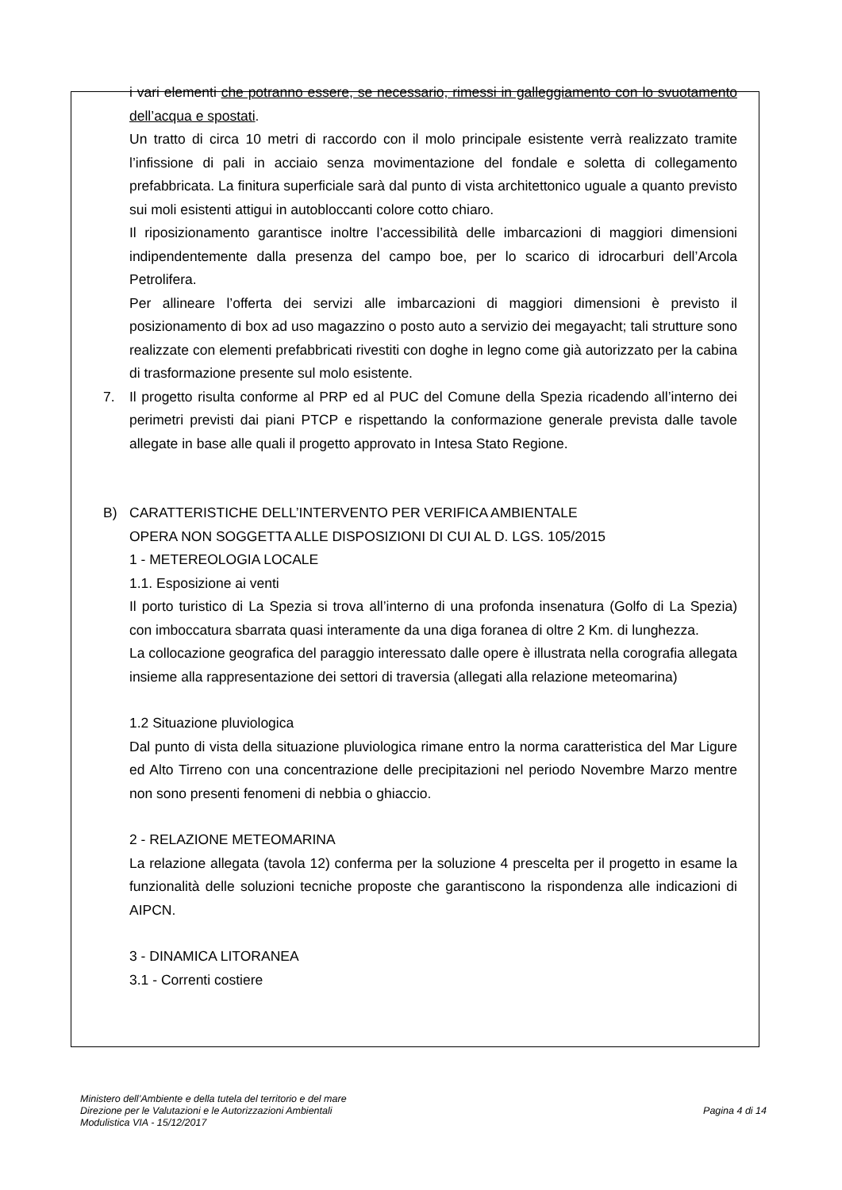i vari elementi che potranno essere, se necessario, rimessi in galleggiamento con lo svuotamento dell’acqua e spostati.
Un tratto di circa 10 metri di raccordo con il molo principale esistente verrà realizzato tramite l’infissione di pali in acciaio senza movimentazione del fondale e soletta di collegamento prefabbricata. La finitura superficiale sarà dal punto di vista architettonico uguale a quanto previsto sui moli esistenti attigui in autobloccanti colore cotto chiaro.
Il riposizionamento garantisce inoltre l’accessibilità delle imbarcazioni di maggiori dimensioni indipendentemente dalla presenza del campo boe, per lo scarico di idrocarburi dell’Arcola Petrolifera.
Per allineare l’offerta dei servizi alle imbarcazioni di maggiori dimensioni è previsto il posizionamento di box ad uso magazzino o posto auto a servizio dei megayacht; tali strutture sono realizzate con elementi prefabbricati rivestiti con doghe in legno come già autorizzato per la cabina di trasformazione presente sul molo esistente.
7. Il progetto risulta conforme al PRP ed al PUC del Comune della Spezia ricadendo all’interno dei perimetri previsti dai piani PTCP e rispettando la conformazione generale prevista dalle tavole allegate in base alle quali il progetto approvato in Intesa Stato Regione.
B) CARATTERISTICHE DELL’INTERVENTO PER VERIFICA AMBIENTALE
OPERA NON SOGGETTA ALLE DISPOSIZIONI DI CUI AL D. LGS. 105/2015
1 - METEREOLOGIA LOCALE
1.1. Esposizione ai venti
Il porto turistico di La Spezia si trova all’interno di una profonda insenatura (Golfo di La Spezia) con imboccatura sbarrata quasi interamente da una diga foranea di oltre 2 Km. di lunghezza.
La collocazione geografica del paraggio interessato dalle opere è illustrata nella corografia allegata insieme alla rappresentazione dei settori di traversia (allegati alla relazione meteomarina)
1.2 Situazione pluviologica
Dal punto di vista della situazione pluviologica rimane entro la norma caratteristica del Mar Ligure ed Alto Tirreno con una concentrazione delle precipitazioni nel periodo Novembre Marzo mentre non sono presenti fenomeni di nebbia o ghiaccio.
2 - RELAZIONE METEOMARINA
La relazione allegata (tavola 12) conferma per la soluzione 4 prescelta per il progetto in esame la funzionalità delle soluzioni tecniche proposte che garantiscono la rispondenza alle indicazioni di AIPCN.
3 - DINAMICA LITORANEA
3.1 - Correnti costiere
Ministero dell’Ambiente e della tutela del territorio e del mare
Direzione per le Valutazioni e le Autorizzazioni Ambientali
Modulistica VIA - 15/12/2017
Pagina 4 di 14